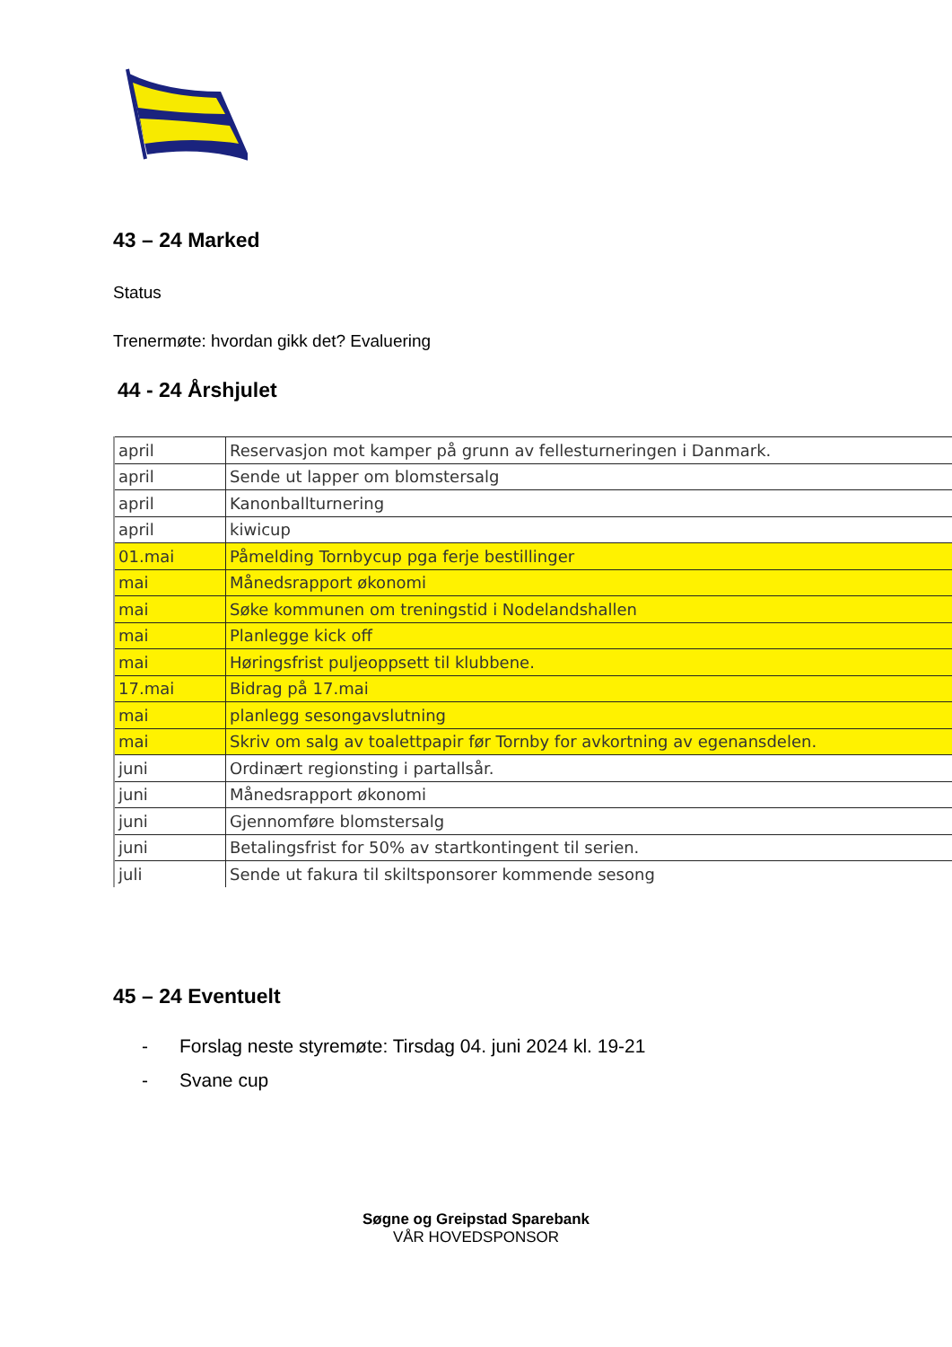43 – 24 Marked
Status
Trenermøte: hvordan gikk det? Evaluering
44 - 24 Årshjulet
| april | Reservasjon mot kamper på grunn av fellesturneringen i Danmark. |
| april | Sende ut lapper om blomstersalg |
| april | Kanonballturnering |
| april | kiwicup |
| 01.mai | Påmelding Tornbycup pga ferje bestillinger |
| mai | Månedsrapport økonomi |
| mai | Søke kommunen om treningstid i Nodelandshallen |
| mai | Planlegge kick off |
| mai | Høringsfrist puljeoppsett til klubbene. |
| 17.mai | Bidrag på 17.mai |
| mai | planlegg sesongavslutning |
| mai | Skriv om salg av toalettpapir før Tornby for avkortning av egenansdelen. |
| juni | Ordinært regionsting i partallsår. |
| juni | Månedsrapport økonomi |
| juni | Gjennomføre blomstersalg |
| juni | Betalingsfrist for 50% av startkontingent til serien. |
| juli | Sende ut fakura til skiltsponsorer kommende sesong |
45 – 24 Eventuelt
- Forslag neste styremøte: Tirsdag 04. juni 2024 kl. 19-21
- Svane cup
Søgne og Greipstad Sparebank
VÅR HOVEDSPONSOR